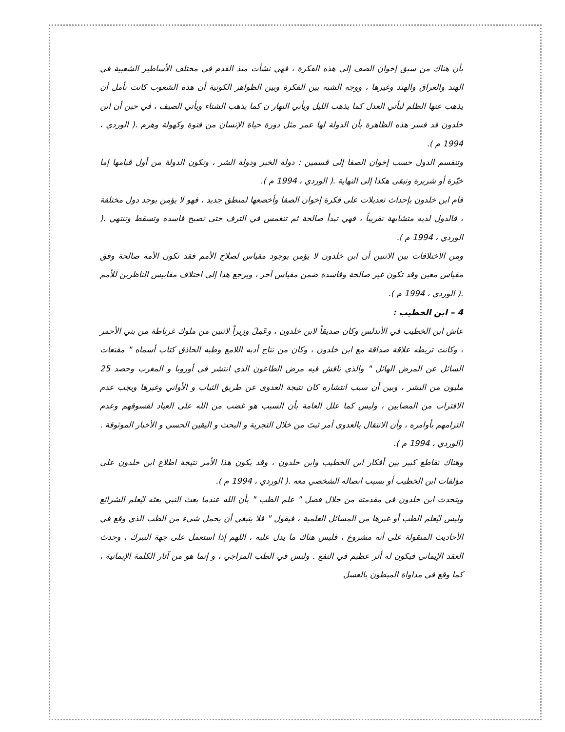بأن هناك من سبق إخوان الصف إلى هذه الفكرة ، فهي نشأت منذ القدم في مختلف الأساطير الشعبية في الهند والعراق والهند وغيرها ، ووجه الشبه بين الفكرة وبين الظواهر الكونية أن هذه الشعوب كانت تأمل أن يذهب عنها الظلم ليأتي العدل كما يذهب الليل ويأتي النهار ن كما يذهب الشتاء ويأتي الصيف ، في حين أن ابن خلدون قد فسر هذه الظاهرة بأن الدولة لها عمر مثل دورة حياة الإنسان من فتوة وكهولة وهرم .( الوردي ، 1994 م ).
وتنقسم الدول حسب إخوان الصفا إلى قسمين : دولة الخير ودولة الشر ، وتكون الدولة من أول قيامها إما خيّرة أو شريرة وتبقى هكذا إلى النهاية .( الوردي ، 1994 م ).
قام ابن خلدون بإحداث تعديلات على فكرة إخوان الصفا وأخضعها لمنطق جديد ، فهو لا يؤمن بوجد دول مختلفة ، فالدول لديه متشابهة تقريباً ، فهي تبدأ صالحة ثم تنغمس في الترف حتى تصبح فاسدة وتسقط وتنتهي .( الوردي ، 1994 م ).
ومن الاختلافات بين الاثنين أن ابن خلدون لا يؤمن بوجود مقياس لصلاح الأمم فقد تكون الأمة صالحة وفق مقياس معين وقد تكون غير صالحة وفاسدة ضمن مقياس آخر ، ويرجع هذا إلى اختلاف مقاييس الناظرين للأمم .( الوردي ، 1994 م ).
4 – ابن الخطيب :
عاش ابن الخطيب في الأندلس وكان صديقاً لابن خلدون ، وعَمِلَ وزيراً لاثنين من ملوك غرناطة من بني الأحمر ، وكانت تربطه علاقة صداقة مع ابن خلدون ، وكان من نتاج أدبه اللامع وطبه الحاذق كتاب أسماه " مقنعات السائل عن المرض الهائل " والذي ناقش فيه مرض الطاعون الذي انتشر في أوروبا و المغرب وحصد 25 مليون من البشر ، وبين أن سبب انتشاره كان نتيجة العدوى عن طريق الثياب و الأواني وغيرها ويجب عدم الاقتراب من المصابين ، وليس كما علل العامة بأن السبب هو غضب من الله على العباد لفسوقهم وعدم التزامهم بأوامره ، وأن الانتقال بالعدوى أمر ثبتَ من خلال التجربة و البحث و اليقين الحسي و الأخبار الموثوقة .(الوردي ، 1994 م ).
وهناك تقاطع كبير بين أفكار ابن الخطيب وابن خلدون ، وقد يكون هذا الأمر نتيجة اطلاع ابن خلدون على مؤلفات ابن الخطيب أو بسبب اتصاله الشخصي معه .( الوردي ، 1994 م ).
ويتحدث ابن خلدون في مقدمته من خلال فصل " علم الطب " بأن الله عندما بعث النبي بعثه ليُعلم الشرائع وليس ليُعلم الطب أو غيرها من المسائل العلمية ، فيقول " فلا ينبغي أن يحمل شيء من الطب الذي وقع في الأحاديث المنقولة على أنه مشروع ، فليس هناك ما يدل عليه ، اللهم إذا استعمل على جهة التبرك ، وحدث العقد الإيماني فيكون له أثر عظيم في النفع . وليس في الطب المزاجي ، و إنما هو من آثار الكلمة الإيمانية ، كما وقع في مداواة المبطون بالعسل